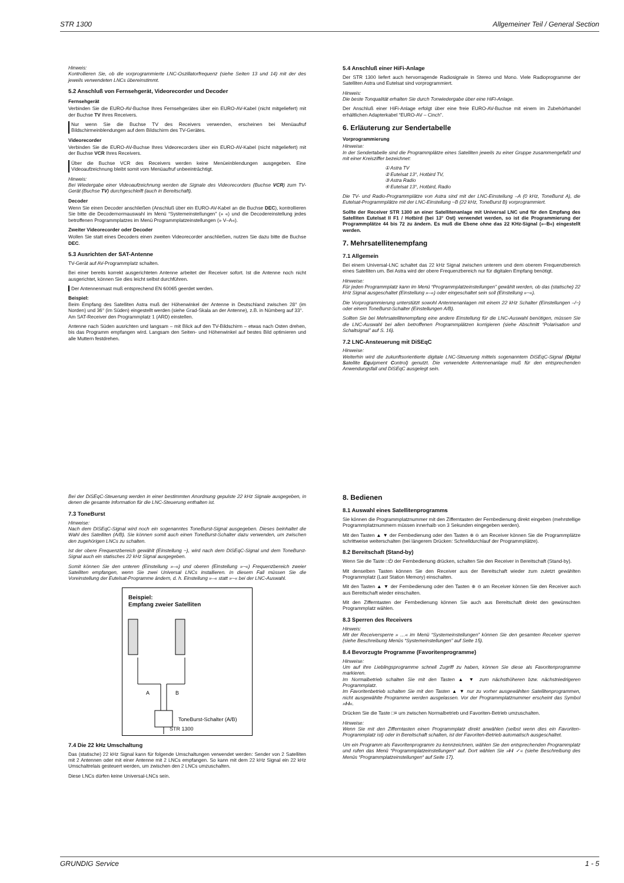STR 1300 Allgemeiner Teil / General Section
Hinweis:
Kontrollieren Sie, ob die vorprogrammierte LNC-Oszillatorfrequenz (siehe Seiten 13 und 14) mit der des jeweils verwendeten LNCs übereinstimmt.
5.2 Anschluß von Fernsehgerät, Videorecorder und Decoder
Fernsehgerät
Verbinden Sie die EURO-AV-Buchse Ihres Fernsehgerätes über ein EURO-AV-Kabel (nicht mitgeliefert) mit der Buchse TV Ihres Receivers.
Nur wenn Sie die Buchse TV des Receivers verwenden, erscheinen bei Menüaufruf Bildschirmeinblendungen auf dem Bildschirm des TV-Gerätes.
Videorecorder
Verbinden Sie die EURO-AV-Buchse Ihres Videorecorders über ein EURO-AV-Kabel (nicht mitgeliefert) mit der Buchse VCR Ihres Receivers.
Über die Buchse VCR des Receivers werden keine Menüeinblendungen ausgegeben. Eine Videoaufzeichnung bleibt somit vom Menüaufruf unbeeinträchtigt.
Hinweis:
Bei Wiedergabe einer Videoaufzeichnung werden die Signale des Videorecorders (Buchse VCR) zum TV-Gerät (Buchse TV) durchgeschleift (auch in Bereitschaft).
Decoder
Wenn Sie einen Decoder anschließen (Anschluß über ein EURO-AV-Kabel an die Buchse DEC), kontrollieren Sie bitte die Decodernormauswahl im Menü “Systemeinstellungen” (» «) und die Decodereinstellung jedes betroffenen Programmplatzes im Menü Programmplatzeinstellungen (» V–A«).
Zweiter Videorecorder oder Decoder
Wollen Sie statt eines Decoders einen zweiten Videorecorder anschließen, nutzen Sie dazu bitte die Buchse DEC.
5.3 Ausrichten der SAT-Antenne
TV-Gerät auf AV-Programmplatz schalten.
Bei einer bereits korrekt ausgerichteten Antenne arbeitet der Receiver sofort. Ist die Antenne noch nicht ausgerichtet, können Sie dies leicht selbst durchführen.
Der Antennenmast muß entsprechend EN 60065 geerdet werden.
Beispiel:
Beim Empfang des Satelliten Astra muß der Höhenwinkel der Antenne in Deutschland zwischen 28° (im Norden) und 36° (im Süden) eingestellt werden (siehe Grad-Skala an der Antenne), z.B. in Nürnberg auf 33°.
Am SAT-Receiver den Programmplatz 1 (ARD) einstellen.
Antenne nach Süden ausrichten und langsam – mit Blick auf den TV-Bildschirm – etwas nach Osten drehen, bis das Programm empfangen wird. Langsam den Seiten- und Höhenwinkel auf bestes Bild optimieren und alle Muttern festdrehen.
5.4 Anschluß einer HiFi-Anlage
Der STR 1300 liefert auch hervorragende Radiosignale in Stereo und Mono. Viele Radioprogramme der Satelliten Astra und Eutelsat sind vorprogrammiert.
Hinweis:
Die beste Tonqualität erhalten Sie durch Tonwiedergabe über eine HiFi-Anlage.
Der Anschluß einer HiFi-Anlage erfolgt über eine freie EURO-AV-Buchse mit einem im Zubehörhandel erhältlichen Adapterkabel “EURO-AV – Cinch”.
6. Erläuterung zur Sendertabelle
Vorprogrammierung
Hinweise:
In der Sendertabelle sind die Programmplätze eines Satelliten jeweils zu einer Gruppe zusammengefaßt und mit einer Kreisziffer bezeichnet:
① Astra TV
② Eutelsat 13°, Hotbird TV,
③ Astra Radio
④ Eutelsat 13°, Hotbird, Radio
Die TV- und Radio-Programmplätze von Astra sind mit der LNC-Einstellung –A (0 kHz, ToneBurst A), die Eutelsat-Programmplätze mit der LNC-Einstellung ~B (22 kHz, ToneBurst B) vorprogrammiert.
Sollte der Receiver STR 1300 an einer Satellitenanlage mit Universal LNC und für den Empfang des Satelliten Eutelsat II F1 / Hotbird (bei 13° Ost) verwendet werden, so ist die Programmierung der Programmplätze 44 bis 72 zu ändern. Es muß die Ebene ohne das 22 KHz-Signal (»–B«) eingestellt werden.
7. Mehrsatellitenempfang
7.1 Allgemein
Bei einem Universal-LNC schaltet das 22 kHz Signal zwischen unterem und dem oberem Frequenzbereich eines Satelliten um. Bei Astra wird der obere Frequenzbereich nur für digitalen Empfang benötigt.
Hinweise:
Für jeden Programmplatz kann im Menü “Programmplatzeinstellungen” gewählt werden, ob das (statische) 22 kHz Signal ausgeschaltet (Einstellung »–«) oder eingeschaltet sein soll (Einstellung »~«).
Die Vorprogrammierung unterstützt sowohl Antennenanlagen mit einem 22 kHz Schalter (Einstellungen –/~) oder einem ToneBurst-Schalter (Einstellungen A/B).
Sollten Sie bei Mehrsatellitenempfang eine andere Einstellung für die LNC-Auswahl benötigen, müssen Sie die LNC-Auswahl bei allen betroffenen Programmplätzen korrigieren (siehe Abschnitt “Polarisation und Schaltsignal” auf S. 16).
7.2 LNC-Ansteuerung mit DiSEqC
Hinweise:
Weiterhin wird die zukunftsorientierte digitale LNC-Steuerung mittels sogenanntem DiSEqC-Signal (Digital Satellite Equipment Control) genutzt. Die verwendete Antennenanlage muß für den entsprechenden Anwendungsfall und DiSEqC ausgelegt sein.
Bei der DiSEqC-Steuerung werden in einer bestimmten Anordnung gepulste 22 kHz Signale ausgegeben, in denen die gesamte Information für die LNC-Steuerung enthalten ist.
7.3 ToneBurst
Hinweise:
Nach dem DiSEqC-Signal wird noch ein sogenanntes ToneBurst-Signal ausgegeben. Dieses beinhaltet die Wahl des Satelliten (A/B). Sie können somit auch einen ToneBurst-Schalter dazu verwenden, um zwischen den zugehörigen LNCs zu schalten.
Ist der obere Frequenzbereich gewählt (Einstellung ~), wird nach dem DiSEqC-Signal und dem ToneBurst-Signal auch ein statisches 22 kHz Signal ausgegeben.
Somit können Sie den unteren (Einstellung »–«) und oberen (Einstellung »~«) Frequenzbereich zweier Satelliten empfangen, wenn Sie zwei Universal LNCs installieren. In diesem Fall müssen Sie die Voreinstellung der Eutelsat-Programme ändern, d. h. Einstellung »–« statt »~« bei der LNC-Auswahl.
Beispiel:
Empfang zweier Satelliten
A
B
ToneBurst-Schalter (A/B)
STR 1300
7.4 Die 22 kHz Umschaltung
Das (statische) 22 kHz Signal kann für folgende Umschaltungen verwendet werden: Sender von 2 Satelliten mit 2 Antennen oder mit einer Antenne mit 2 LNCs empfangen. So kann mit dem 22 kHz Signal ein 22 kHz Umschaltrelais gesteuert werden, um zwischen den 2 LNCs umzuschalten.
Diese LNCs dürfen keine Universal-LNCs sein.
8. Bedienen
8.1 Auswahl eines Satellitenprogramms
Sie können die Programmplatznummer mit den Zifferntasten der Fernbedienung direkt eingeben (mehrstellige Programmplatznummern müssen innerhalb von 3 Sekunden eingegeben werden).
Mit den Tasten ▲ ▼ der Fernbedienung oder den Tasten ⊕ ⊖ am Receiver können Sie die Programmplätze schrittweise weiterschalten (bei längerem Drücken: Schnelldurchlauf der Programmplätze).
8.2 Bereitschaft (Stand-by)
Wenn Sie die Taste □⏻ der Fernbedienung drücken, schalten Sie den Receiver in Bereitschaft (Stand-by).
Mit denselben Tasten können Sie den Receiver aus der Bereitschaft wieder zum zuletzt gewählten Programmplatz (Last Station Memory) einschalten.
Mit den Tasten ▲ ▼ der Fernbedienung oder den Tasten ⊕ ⊖ am Receiver können Sie den Receiver auch aus Bereitschaft wieder einschalten.
Mit den Zifferntasten der Fernbedienung können Sie auch aus Bereitschaft direkt den gewünschten Programmplatz wählen.
8.3 Sperren des Receivers
Hinweis:
Mit der Receiversperre » …« im Menü “Systemeinstellungen” können Sie den gesamten Receiver sperren (siehe Beschreibung Menüs “Systemeinstellungen” auf Seite 15).
8.4 Bevorzugte Programme (Favoritenprogramme)
Hinweise:
Um auf Ihre Lieblingsprogramme schnell Zugriff zu haben, können Sie diese als Favoritenprogramme markieren.
Im Normalbetrieb schalten Sie mit den Tasten ▲ ▼ zum nächsthöheren bzw. nächstniedrigeren Programmplatz.
Im Favoritenbetrieb schalten Sie mit den Tasten ▲ ▼ nur zu vorher ausgewählten Satellitenprogrammen, nicht ausgewählte Programme werden ausgelassen. Vor der Programmplatznummer erscheint das Symbol »I-I«.
Drücken Sie die Taste □≡ um zwischen Normalbetrieb und Favoriten-Betrieb umzuschalten.
Hinweise:
Wenn Sie mit den Zifferntasten einen Programmplatz direkt anwählen (selbst wenn dies ein Favoriten-Programmplatz ist) oder in Bereitschaft schalten, ist der Favoriten-Betrieb automatisch ausgeschaltet.
Um ein Programm als Favoritenprogramm zu kennzeichnen, wählen Sie den entsprechenden Programmplatz und rufen das Menü “Programmplatzeinstellungen“ auf. Dort wählen Sie »I-I ✓« (siehe Beschreibung des Menüs “Programmplatzeinstellungen“ auf Seite 17).
GRUNDIG Service 1 - 5